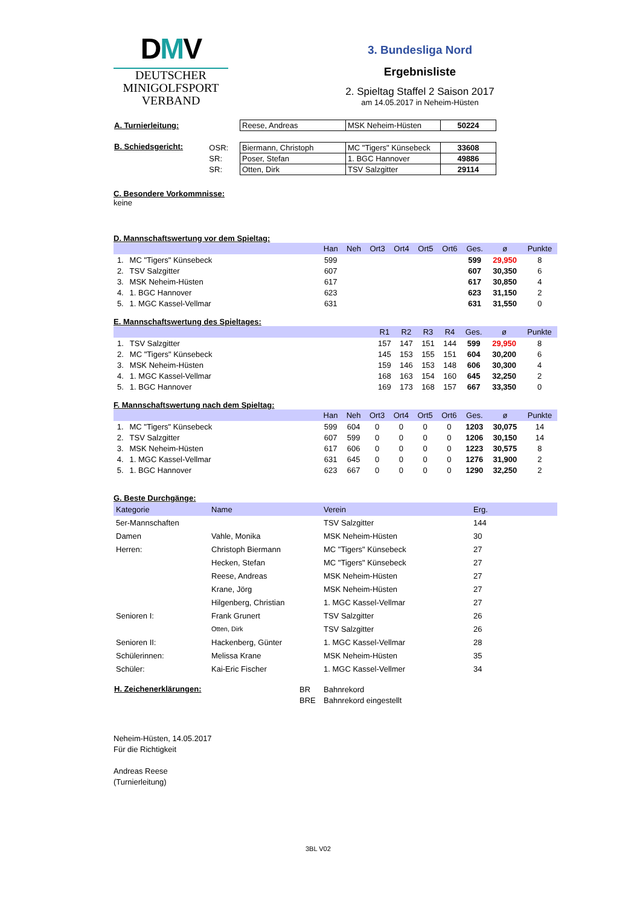DMV
DEUTSCHER
MINIGOLFSPORT
VERBAND
3. Bundesliga Nord
Ergebnisliste
2. Spieltag Staffel 2 Saison 2017
am 14.05.2017 in Neheim-Hüsten
| A. Turnierleitung: | | / Reese, Andreas / MSK Neheim-Hüsten / 50224 / |
| B. Schiedsgericht: | OSR: SR: SR: | / Biermann, Christoph / MC "Tigers" Künsebeck / 33608 / / Poser, Stefan / 1. BGC Hannover / 49886 / / Otten, Dirk / TSV Salzgitter / 29114 / |
C. Besondere Vorkommnisse:
keine
D. Mannschaftswertung vor dem Spieltag:
| | | Han | Neh | Ort3 | Ort4 | Ort5 | Ort6 | Ges. | ø | Punkte |
| --- | --- | --- | --- | --- | --- | --- | --- | --- | --- | --- |
| 1. | MC "Tigers" Künsebeck | 599 | | | | | | 599 | 29,950 | 8 |
| 2. | TSV Salzgitter | 607 | | | | | | 607 | 30,350 | 6 |
| 3. | MSK Neheim-Hüsten | 617 | | | | | | 617 | 30,850 | 4 |
| 4. | 1. BGC Hannover | 623 | | | | | | 623 | 31,150 | 2 |
| 5. | 1. MGC Kassel-Vellmar | 631 | | | | | | 631 | 31,550 | 0 |
E. Mannschaftswertung des Spieltages:
| | | R1 | R2 | R3 | R4 | Ges. | ø | Punkte |
| --- | --- | --- | --- | --- | --- | --- | --- | --- |
| 1. | TSV Salzgitter | 157 | 147 | 151 | 144 | 599 | 29,950 | 8 |
| 2. | MC "Tigers" Künsebeck | 145 | 153 | 155 | 151 | 604 | 30,200 | 6 |
| 3. | MSK Neheim-Hüsten | 159 | 146 | 153 | 148 | 606 | 30,300 | 4 |
| 4. | 1. MGC Kassel-Vellmar | 168 | 163 | 154 | 160 | 645 | 32,250 | 2 |
| 5. | 1. BGC Hannover | 169 | 173 | 168 | 157 | 667 | 33,350 | 0 |
F. Mannschaftswertung nach dem Spieltag:
| | | Han | Neh | Ort3 | Ort4 | Ort5 | Ort6 | Ges. | ø | Punkte |
| --- | --- | --- | --- | --- | --- | --- | --- | --- | --- | --- |
| 1. | MC "Tigers" Künsebeck | 599 | 604 | 0 | 0 | 0 | 0 | 1203 | 30,075 | 14 |
| 2. | TSV Salzgitter | 607 | 599 | 0 | 0 | 0 | 0 | 1206 | 30,150 | 14 |
| 3. | MSK Neheim-Hüsten | 617 | 606 | 0 | 0 | 0 | 0 | 1223 | 30,575 | 8 |
| 4. | 1. MGC Kassel-Vellmar | 631 | 645 | 0 | 0 | 0 | 0 | 1276 | 31,900 | 2 |
| 5. | 1. BGC Hannover | 623 | 667 | 0 | 0 | 0 | 0 | 1290 | 32,250 | 2 |
G. Beste Durchgänge:
| Kategorie | Name | Verein | Erg. |
| --- | --- | --- | --- |
| 5er-Mannschaften | | TSV Salzgitter | 144 |
| Damen | Vahle, Monika | MSK Neheim-Hüsten | 30 |
| Herren: | Christoph Biermann | MC "Tigers" Künsebeck | 27 |
| | Hecken, Stefan | MC "Tigers" Künsebeck | 27 |
| | Reese, Andreas | MSK Neheim-Hüsten | 27 |
| | Krane, Jörg | MSK Neheim-Hüsten | 27 |
| | Hilgenberg, Christian | 1. MGC Kassel-Vellmar | 27 |
| Senioren I: | Frank Grunert | TSV Salzgitter | 26 |
| | Otten, Dirk | TSV Salzgitter | 26 |
| Senioren II: | Hackenberg, Günter | 1. MGC Kassel-Vellmar | 28 |
| Schülerinnen: | Melissa Krane | MSK Neheim-Hüsten | 35 |
| Schüler: | Kai-Eric Fischer | 1. MGC Kassel-Vellmer | 34 |
| H. Zeichenerklärungen: | BR BRE | Bahnrekord Bahnrekord eingestellt |
Neheim-Hüsten, 14.05.2017
Für die Richtigkeit
Andreas Reese
(Turnierleitung)
3BL V02